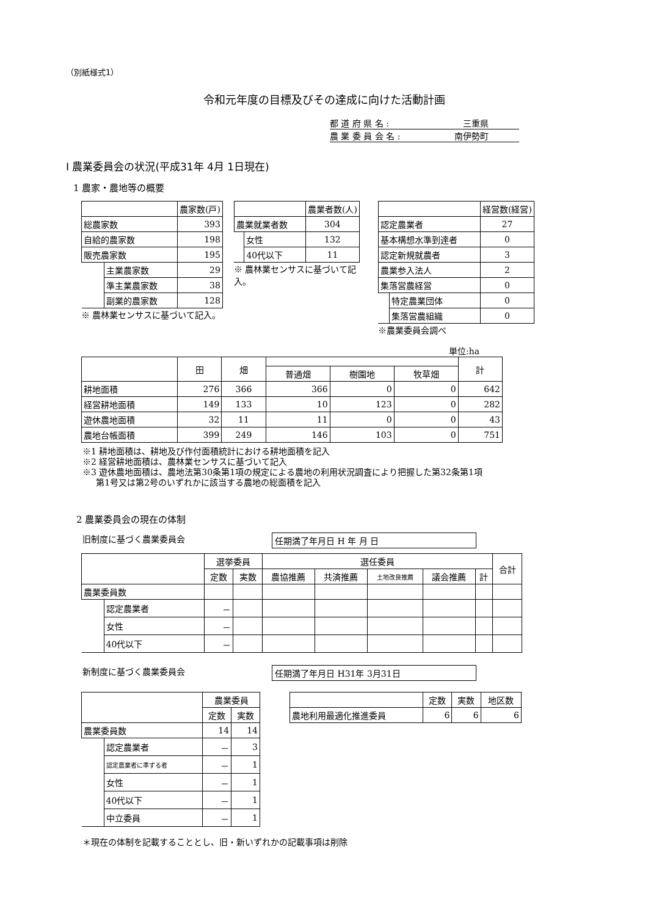（別紙様式1）
令和元年度の目標及びその達成に向けた活動計画
都 道 府 県 名 : 三重県
農 業 委 員 会 名 : 南伊勢町
Ⅰ 農業委員会の状況(平成31年 4月 1日現在)
1 農家・農地等の概要
| | | 農家数(戸) |
| 総農家数 | | 393 |
| 自給的農家数 | | 198 |
| 販売農家数 | | 195 |
| | 主業農家数 | 29 |
| | 準主業農家数 | 38 |
| | 副業的農家数 | 128 |
※ 農林業センサスに基づいて記入。
| | | 農業者数(人) |
| 農業就業者数 | | 304 |
| | 女性 | 132 |
| | 40代以下 | 11 |
※ 農林業センサスに基づいて記入。
| | | 経営数(経営) |
| 認定農業者 | | 27 |
| 基本構想水準到達者 | | 0 |
| 認定新規就農者 | | 3 |
| 農業参入法人 | | 2 |
| 集落営農経営 | | 0 |
| | 特定農業団体 | 0 |
| | 集落営農組織 | 0 |
※農業委員会調べ
単位:ha
| | 田 | 畑 | | | | 計 |
| | | | 普通畑 | 樹園地 | 牧草畑 | |
| 耕地面積 | 276 | 366 | 366 | 0 | 0 | 642 |
| 経営耕地面積 | 149 | 133 | 10 | 123 | 0 | 282 |
| 遊休農地面積 | 32 | 11 | 11 | 0 | 0 | 43 |
| 農地台帳面積 | 399 | 249 | 146 | 103 | 0 | 751 |
※1 耕地面積は、耕地及び作付面積統計における耕地面積を記入
※2 経営耕地面積は、農林業センサスに基づいて記入
※3 遊休農地面積は、農地法第30条第1項の規定による農地の利用状況調査により把握した第32条第1項
第1号又は第2号のいずれかに該当する農地の総面積を記入
2 農業委員会の現在の体制
旧制度に基づく農業委員会 任期満了年月日 H 年 月 日
| | | 選挙委員 | | 選任委員 | | | | | 合計 |
| | | 定数 | 実数 | 農協推薦 | 共済推薦 | 土地改良推薦 | 議会推薦 | 計 | |
| 農業委員数 | | | | | | | | | |
| | 認定農業者 | － | | | | | | | |
| | 女性 | － | | | | | | | |
| | 40代以下 | － | | | | | | | |
新制度に基づく農業委員会 任期満了年月日 H31年 3月31日
| | | 農業委員 | |
| | | 定数 | 実数 |
| 農業委員数 | | 14 | 14 |
| | 認定農業者 | － | 3 |
| | 認定農業者に準ずる者 | － | 1 |
| | 女性 | － | 1 |
| | 40代以下 | － | 1 |
| | 中立委員 | － | 1 |
| | 定数 | 実数 | 地区数 |
| 農地利用最適化推進委員 | 6 | 6 | 6 |
＊現在の体制を記載することとし、旧・新いずれかの記載事項は削除